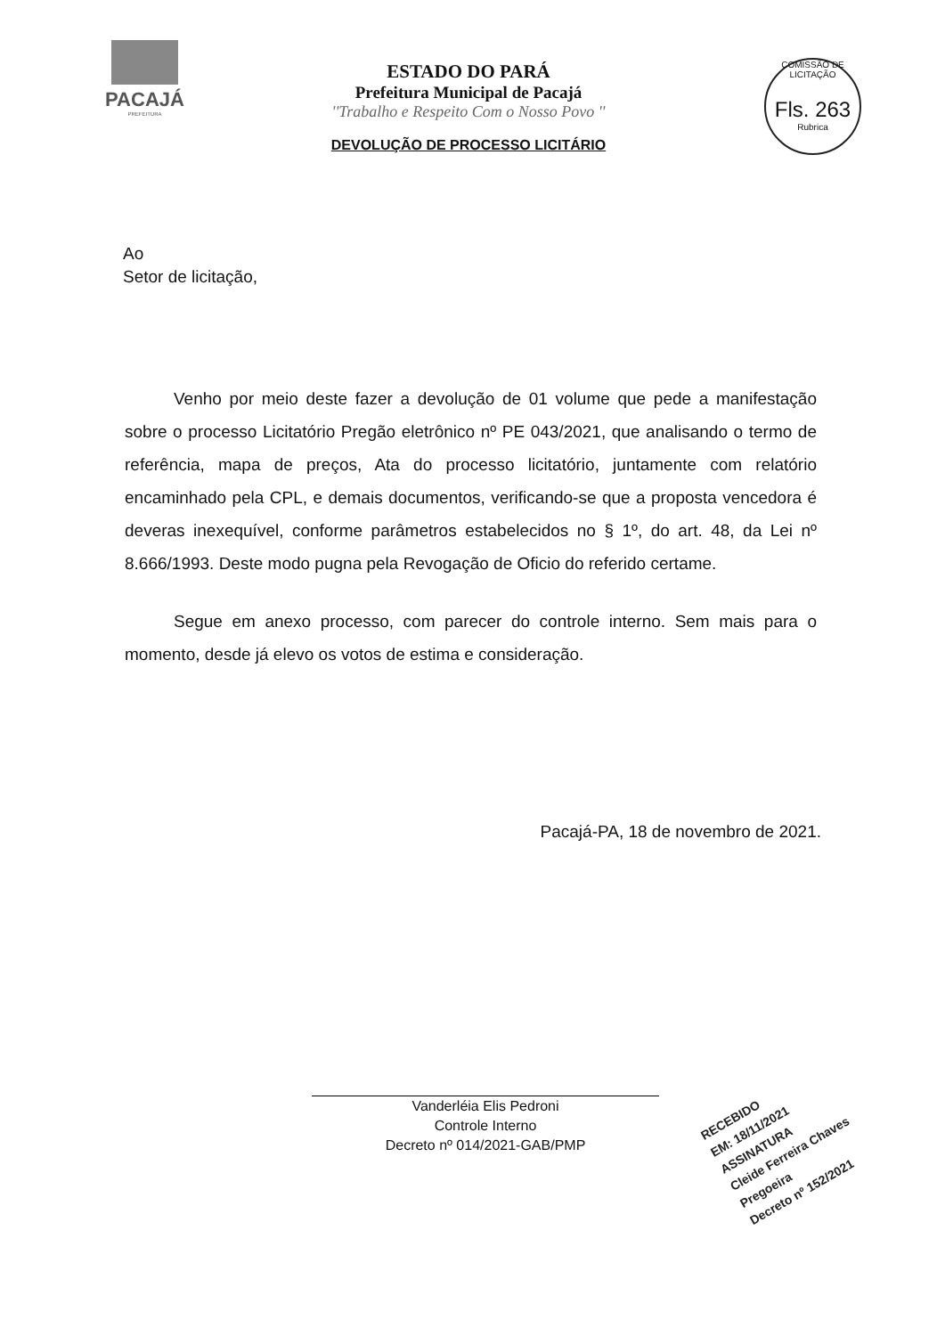PACAJÁ
PREFEITURA
COMISSÃO DE LICITAÇÃO
Fls. 263
Rubrica
ESTADO DO PARÁ
Prefeitura Municipal de Pacajá
''Trabalho e Respeito Com o Nosso Povo ''
DEVOLUÇÃO DE PROCESSO LICITÁRIO
Ao
Setor de licitação,
Venho por meio deste fazer a devolução de 01 volume que pede a manifestação sobre o processo Licitatório Pregão eletrônico nº PE 043/2021, que analisando o termo de referência, mapa de preços, Ata do processo licitatório, juntamente com relatório encaminhado pela CPL, e demais documentos, verificando-se que a proposta vencedora é deveras inexequível, conforme parâmetros estabelecidos no § 1º, do art. 48, da Lei nº 8.666/1993. Deste modo pugna pela Revogação de Oficio do referido certame.
Segue em anexo processo, com parecer do controle interno. Sem mais para o momento, desde já elevo os votos de estima e consideração.
Pacajá-PA, 18 de novembro de 2021.
Vanderléia Elis Pedroni
Controle Interno
Decreto nº 014/2021-GAB/PMP
RECEBIDO
EM: 18/11/2021
ASSINATURA
Cleide Ferreira Chaves
Pregoeira
Decreto nº 152/2021